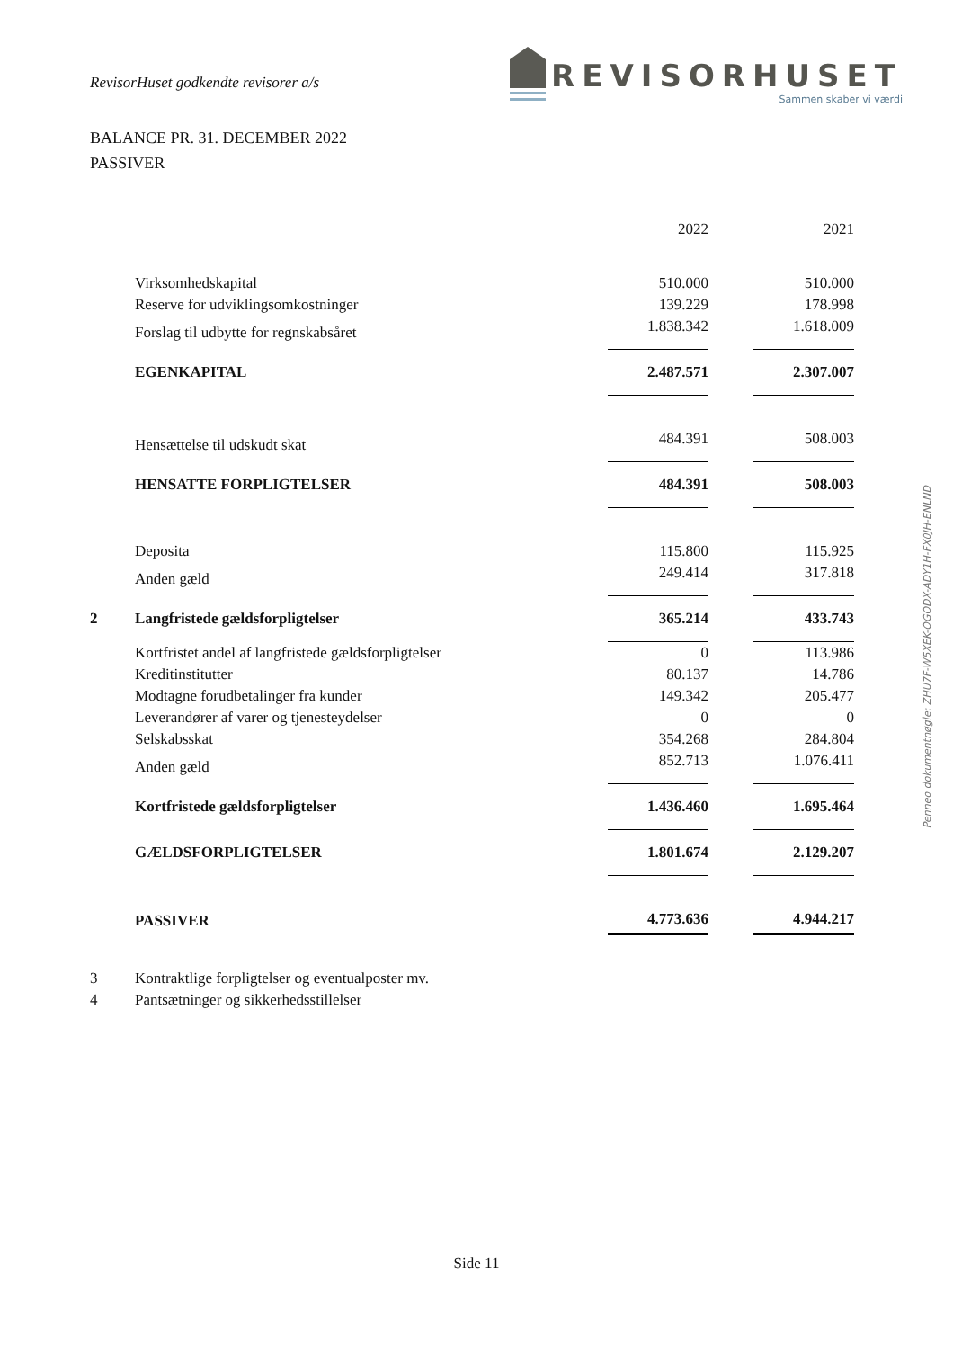RevisorHuset godkendte revisorer a/s
REVISORHUSET
Sammen skaber vi værdi
BALANCE PR. 31. DECEMBER 2022
PASSIVER
| | | 2022 | | 2021 |
| | Virksomhedskapital | 510.000 | | 510.000 |
| | Reserve for udviklingsomkostninger | 139.229 | | 178.998 |
| | Forslag til udbytte for regnskabsåret | 1.838.342 | | 1.618.009 |
| | EGENKAPITAL | 2.487.571 | | 2.307.007 |
| | Hensættelse til udskudt skat | 484.391 | | 508.003 |
| | HENSATTE FORPLIGTELSER | 484.391 | | 508.003 |
| | Deposita | 115.800 | | 115.925 |
| | Anden gæld | 249.414 | | 317.818 |
| 2 | Langfristede gældsforpligtelser | 365.214 | | 433.743 |
| | Kortfristet andel af langfristede gældsforpligtelser | 0 | | 113.986 |
| | Kreditinstitutter | 80.137 | | 14.786 |
| | Modtagne forudbetalinger fra kunder | 149.342 | | 205.477 |
| | Leverandører af varer og tjenesteydelser | 0 | | 0 |
| | Selskabsskat | 354.268 | | 284.804 |
| | Anden gæld | 852.713 | | 1.076.411 |
| | Kortfristede gældsforpligtelser | 1.436.460 | | 1.695.464 |
| | GÆLDSFORPLIGTELSER | 1.801.674 | | 2.129.207 |
| | PASSIVER | 4.773.636 | | 4.944.217 |
| 3 | Kontraktlige forpligtelser og eventualposter mv. | | | |
| 4 | Pantsætninger og sikkerhedsstillelser | | | |
Side 11
Penneo dokumentnøgle: ZHU7F-W5XEK-OGODX-ADY1H-FX0JH-ENLND